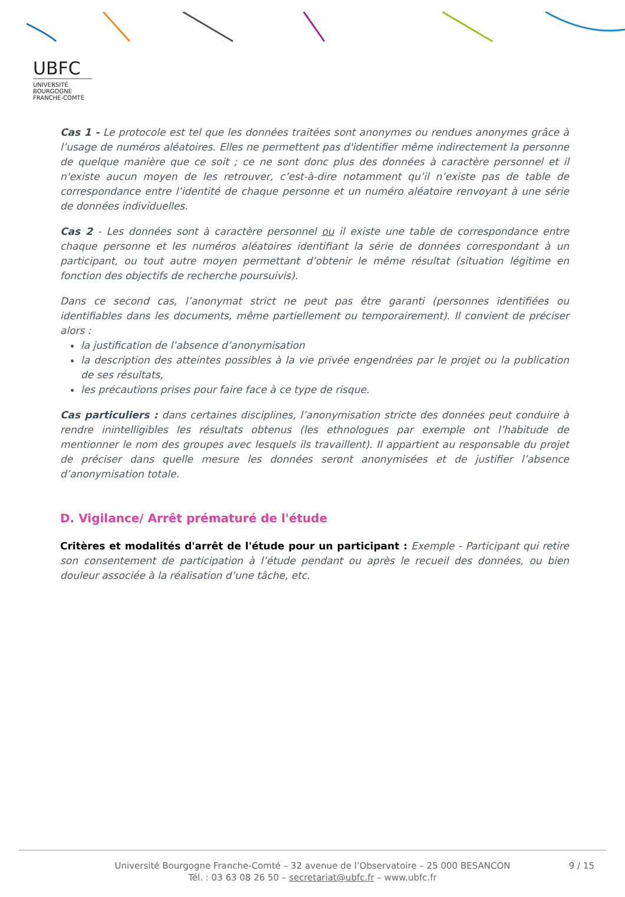UBFC
UNIVERSITÉ
BOURGOGNE FRANCHE-COMTÉ
Cas 1 - Le protocole est tel que les données traitées sont anonymes ou rendues anonymes grâce à l’usage de numéros aléatoires. Elles ne permettent pas d'identifier même indirectement la personne de quelque manière que ce soit ; ce ne sont donc plus des données à caractère personnel et il n'existe aucun moyen de les retrouver, c’est-à-dire notamment qu’il n’existe pas de table de correspondance entre l’identité de chaque personne et un numéro aléatoire renvoyant à une série de données individuelles.
Cas 2 - Les données sont à caractère personnel ou il existe une table de correspondance entre chaque personne et les numéros aléatoires identifiant la série de données correspondant à un participant, ou tout autre moyen permettant d’obtenir le même résultat (situation légitime en fonction des objectifs de recherche poursuivis).
Dans ce second cas, l’anonymat strict ne peut pas être garanti (personnes identifiées ou identifiables dans les documents, même partiellement ou temporairement). Il convient de préciser alors :
la justification de l’absence d’anonymisation
la description des atteintes possibles à la vie privée engendrées par le projet ou la publication de ses résultats,
les précautions prises pour faire face à ce type de risque.
Cas particuliers : dans certaines disciplines, l’anonymisation stricte des données peut conduire à rendre inintelligibles les résultats obtenus (les ethnologues par exemple ont l’habitude de mentionner le nom des groupes avec lesquels ils travaillent). Il appartient au responsable du projet de préciser dans quelle mesure les données seront anonymisées et de justifier l’absence d’anonymisation totale.
D. Vigilance/ Arrêt prématuré de l'étude
Critères et modalités d'arrêt de l'étude pour un participant : Exemple - Participant qui retire son consentement de participation à l’étude pendant ou après le recueil des données, ou bien douleur associée à la réalisation d’une tâche, etc.
Université Bourgogne Franche-Comté – 32 avenue de l’Observatoire – 25 000 BESANCON
Tél. : 03 63 08 26 50 – secretariat@ubfc.fr – www.ubfc.fr
9 / 15